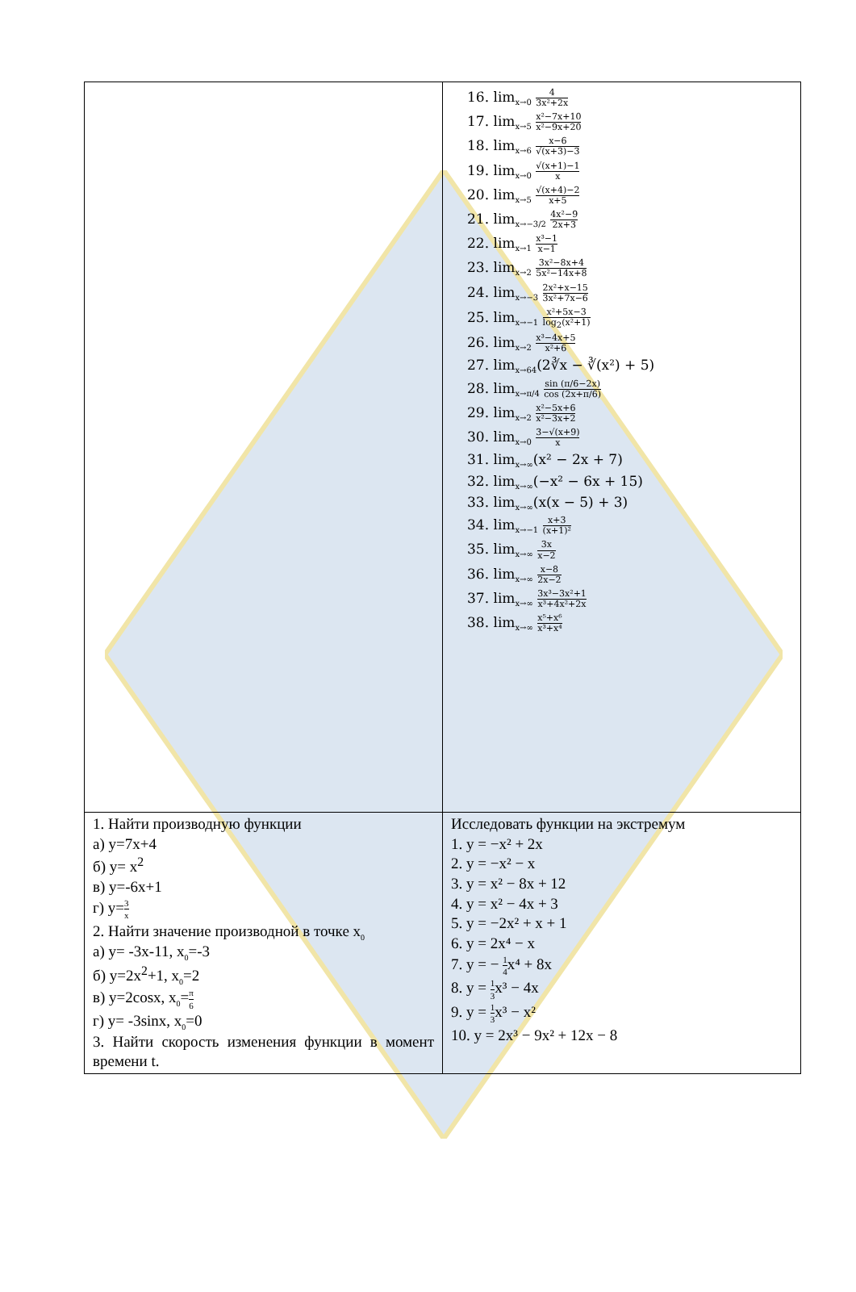| | 16. lim<sub>x→0</sub> 4 3x²+2x 17. lim<sub>x→5</sub> x²−7x+10 x²−9x+20 18. lim<sub>x→6</sub> x−6 √(x+3)−3 19. lim<sub>x→0</sub> √(x+1)−1 x 20. lim<sub>x→5</sub> √(x+4)−2 x+5 21. lim<sub>x→−3/2</sub> 4x²−9 2x+3 22. lim<sub>x→1</sub> x³−1 x−1 23. lim<sub>x→2</sub> 3x²−8x+4 5x²−14x+8 24. lim<sub>x→−3</sub> 2x²+x−15 3x²+7x−6 25. lim<sub>x→−1</sub> x²+5x−3 log<sub>2</sub>(x²+1) 26. lim<sub>x→2</sub> x³−4x+5 x²+6 27. lim<sub>x→64</sub>(2∛x − ∛(x²) + 5) 28. lim<sub>x→π/4</sub> sin (π/6−2x) cos (2x+π/6) 29. lim<sub>x→2</sub> x²−5x+6 x²−3x+2 30. lim<sub>x→0</sub> 3−√(x+9) x 31. lim<sub>x→∞</sub>(x² − 2x + 7) 32. lim<sub>x→∞</sub>(−x² − 6x + 15) 33. lim<sub>x→∞</sub>(x(x − 5) + 3) 34. lim<sub>x→−1</sub> x+3 (x+1)² 35. lim<sub>x→∞</sub> 3x x−2 36. lim<sub>x→∞</sub> x−8 2x−2 37. lim<sub>x→∞</sub> 3x³−3x²+1 x³+4x²+2x 38. lim<sub>x→∞</sub> x⁵+x⁶ x³+x⁴ |
| 1. Найти производную функции а) y=7x+4 б) y= x<sup>2</sup> в) y=-6x+1 г) y= 3 x 2. Найти значение производной в точке x<sub>0</sub> а) y= -3x-11, x<sub>0</sub>=-3 б) y=2x<sup>2</sup>+1, x<sub>0</sub>=2 в) y=2cosx, x<sub>0</sub>= π 6 г) y= -3sinx, x<sub>0</sub>=0 3. Найти скорость изменения функции в момент времени t. | Исследовать функции на экстремум 1. y = −x² + 2x 2. y = −x² − x 3. y = x² − 8x + 12 4. y = x² − 4x + 3 5. y = −2x² + x + 1 6. y = 2x⁴ − x 7. y = − 1 4 x⁴ + 8x 8. y = 1 3 x³ − 4x 9. y = 1 3 x³ − x² 10. y = 2x³ − 9x² + 12x − 8 |